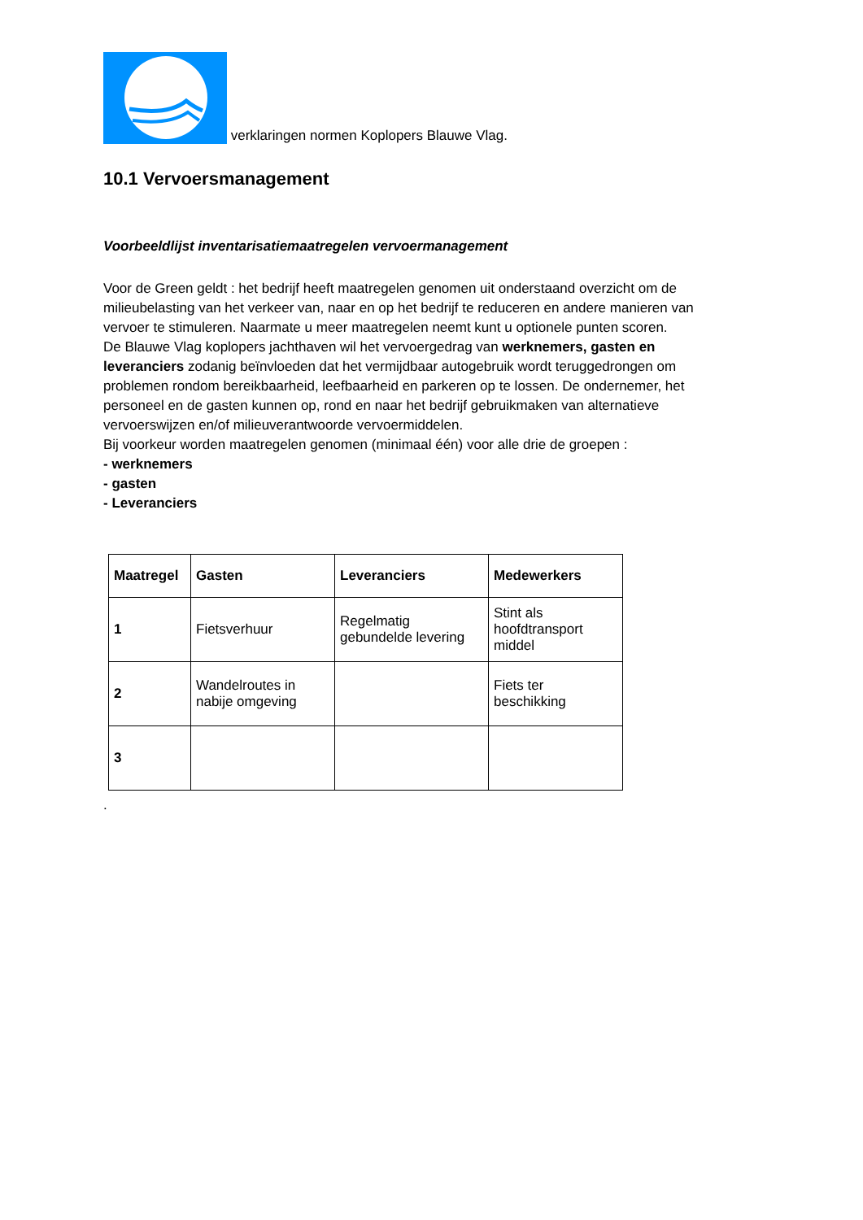verklaringen normen Koplopers Blauwe Vlag.
10.1 Vervoersmanagement
Voorbeeldlijst inventarisatiemaatregelen vervoermanagement
Voor de Green geldt : het bedrijf heeft maatregelen genomen uit onderstaand overzicht om de milieubelasting van het verkeer van, naar en op het bedrijf te reduceren en andere manieren van vervoer te stimuleren. Naarmate u meer maatregelen neemt kunt u optionele punten scoren.
De Blauwe Vlag koplopers jachthaven wil het vervoergedrag van werknemers, gasten en leveranciers zodanig beïnvloeden dat het vermijdbaar autogebruik wordt teruggedrongen om problemen rondom bereikbaarheid, leefbaarheid en parkeren op te lossen. De ondernemer, het personeel en de gasten kunnen op, rond en naar het bedrijf gebruikmaken van alternatieve vervoerswijzen en/of milieuverantwoorde vervoermiddelen.
Bij voorkeur worden maatregelen genomen (minimaal één) voor alle drie de groepen :
- werknemers
- gasten
- Leveranciers
| Maatregel | Gasten | Leveranciers | Medewerkers |
| --- | --- | --- | --- |
| 1 | Fietsverhuur | Regelmatig gebundelde levering | Stint als hoofdtransport middel |
| 2 | Wandelroutes in nabije omgeving | | Fiets ter beschikking |
| 3 | | | |
.